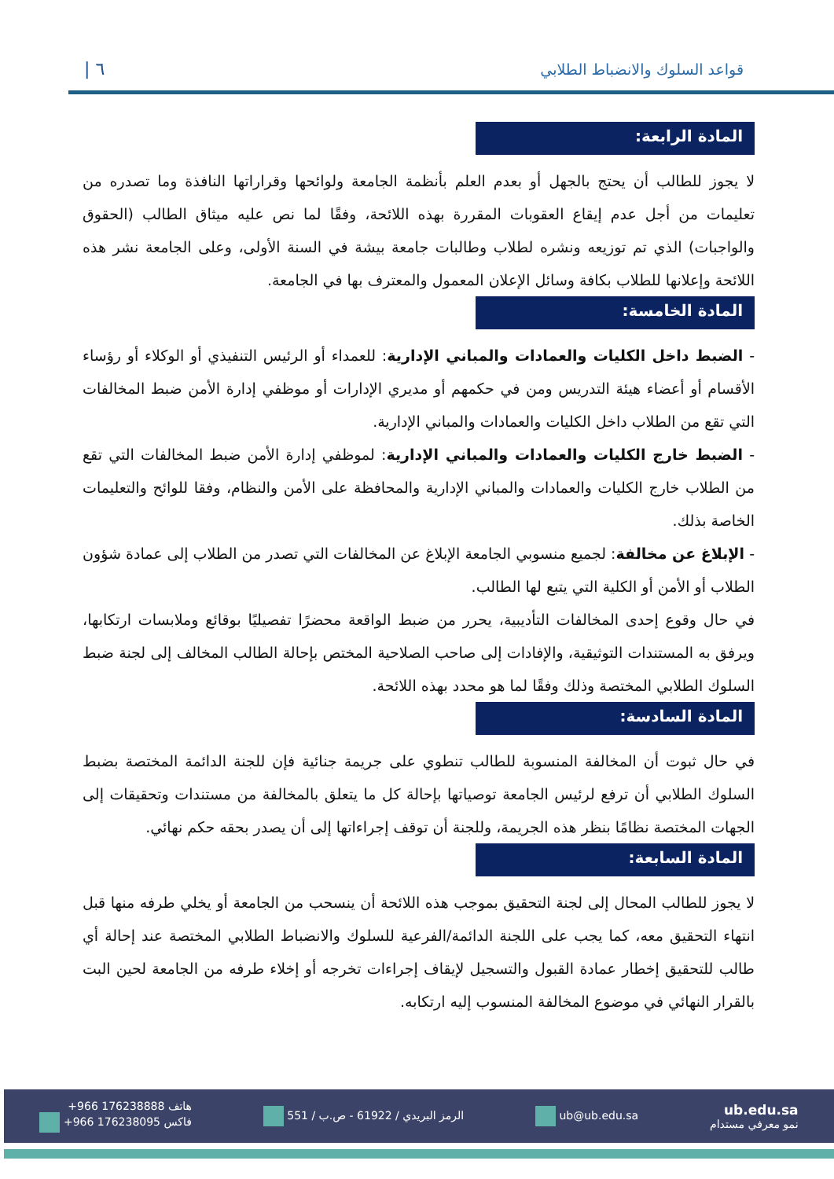قواعد السلوك والانضباط الطلابي ٦ |
المادة الرابعة:
لا يجوز للطالب أن يحتج بالجهل أو بعدم العلم بأنظمة الجامعة ولوائحها وقراراتها النافذة وما تصدره من تعليمات من أجل عدم إيقاع العقوبات المقررة بهذه اللائحة، وفقًا لما نص عليه ميثاق الطالب (الحقوق والواجبات) الذي تم توزيعه ونشره لطلاب وطالبات جامعة بيشة في السنة الأولى، وعلى الجامعة نشر هذه اللائحة وإعلانها للطلاب بكافة وسائل الإعلان المعمول والمعترف بها في الجامعة.
المادة الخامسة:
- الضبط داخل الكليات والعمادات والمباني الإدارية: للعمداء أو الرئيس التنفيذي أو الوكلاء أو رؤساء الأقسام أو أعضاء هيئة التدريس ومن في حكمهم أو مديري الإدارات أو موظفي إدارة الأمن ضبط المخالفات التي تقع من الطلاب داخل الكليات والعمادات والمباني الإدارية.
- الضبط خارج الكليات والعمادات والمباني الإدارية: لموظفي إدارة الأمن ضبط المخالفات التي تقع من الطلاب خارج الكليات والعمادات والمباني الإدارية والمحافظة على الأمن والنظام، وفقا للوائح والتعليمات الخاصة بذلك.
- الإبلاغ عن مخالفة: لجميع منسوبي الجامعة الإبلاغ عن المخالفات التي تصدر من الطلاب إلى عمادة شؤون الطلاب أو الأمن أو الكلية التي يتبع لها الطالب.
في حال وقوع إحدى المخالفات التأديبية، يحرر من ضبط الواقعة محضرًا تفصيليًا بوقائع وملابسات ارتكابها، ويرفق به المستندات التوثيقية، والإفادات إلى صاحب الصلاحية المختص بإحالة الطالب المخالف إلى لجنة ضبط السلوك الطلابي المختصة وذلك وفقًا لما هو محدد بهذه اللائحة.
المادة السادسة:
في حال ثبوت أن المخالفة المنسوبة للطالب تنطوي على جريمة جنائية فإن للجنة الدائمة المختصة بضبط السلوك الطلابي أن ترفع لرئيس الجامعة توصياتها بإحالة كل ما يتعلق بالمخالفة من مستندات وتحقيقات إلى الجهات المختصة نظامًا بنظر هذه الجريمة، وللجنة أن توقف إجراءاتها إلى أن يصدر بحقه حكم نهائي.
المادة السابعة:
لا يجوز للطالب المحال إلى لجنة التحقيق بموجب هذه اللائحة أن ينسحب من الجامعة أو يخلي طرفه منها قبل انتهاء التحقيق معه، كما يجب على اللجنة الدائمة/الفرعية للسلوك والانضباط الطلابي المختصة عند إحالة أي طالب للتحقيق إخطار عمادة القبول والتسجيل لإيقاف إجراءات تخرجه أو إخلاء طرفه من الجامعة لحين البت بالقرار النهائي في موضوع المخالفة المنسوب إليه ارتكابه.
ub.edu.sa
نمو معرفي مستدام
ub@ub.edu.sa
الرمز البريدي / 61922 - ص.ب / 551
هاتف +966 176238888
فاكس +966 176238095